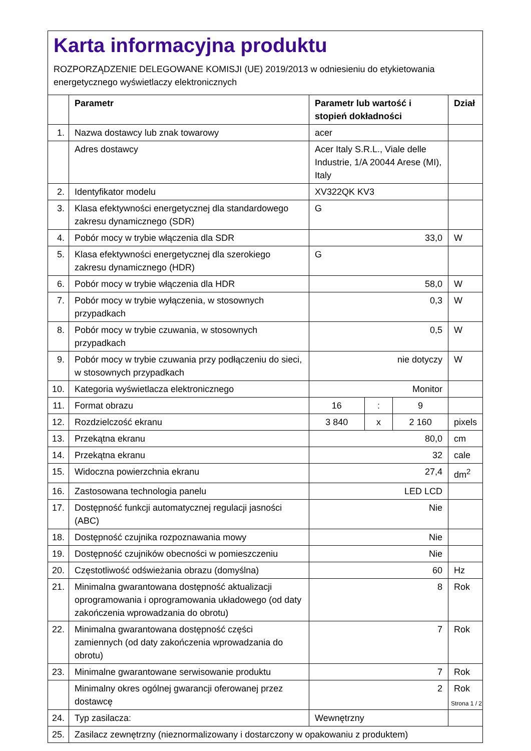Karta informacyjna produktu
ROZPORZĄDZENIE DELEGOWANE KOMISJI (UE) 2019/2013 w odniesieniu do etykietowania energetycznego wyświetlaczy elektronicznych
| | Parametr | Parametr lub wartość i stopień dokładności | | | Dział |
| --- | --- | --- | --- | --- | --- |
| 1. | Nazwa dostawcy lub znak towarowy | acer | | | |
| | Adres dostawcy | Acer Italy S.R.L., Viale delle Industrie, 1/A 20044 Arese (MI), Italy | | | |
| 2. | Identyfikator modelu | XV322QK KV3 | | | |
| 3. | Klasa efektywności energetycznej dla standardowego zakresu dynamicznego (SDR) | G | | | |
| 4. | Pobór mocy w trybie włączenia dla SDR | 33,0 | | | W |
| 5. | Klasa efektywności energetycznej dla szerokiego zakresu dynamicznego (HDR) | G | | | |
| 6. | Pobór mocy w trybie włączenia dla HDR | 58,0 | | | W |
| 7. | Pobór mocy w trybie wyłączenia, w stosownych przypadkach | 0,3 | | | W |
| 8. | Pobór mocy w trybie czuwania, w stosownych przypadkach | 0,5 | | | W |
| 9. | Pobór mocy w trybie czuwania przy podłączeniu do sieci, w stosownych przypadkach | nie dotyczy | | | W |
| 10. | Kategoria wyświetlacza elektronicznego | Monitor | | | |
| 11. | Format obrazu | 16 | : | 9 | |
| 12. | Rozdzielczość ekranu | 3 840 | x | 2 160 | pixels |
| 13. | Przekątna ekranu | 80,0 | | | cm |
| 14. | Przekątna ekranu | 32 | | | cale |
| 15. | Widoczna powierzchnia ekranu | 27,4 | | | dm<sup>2</sup> |
| 16. | Zastosowana technologia panelu | LED LCD | | | |
| 17. | Dostępność funkcji automatycznej regulacji jasności (ABC) | Nie | | | |
| 18. | Dostępność czujnika rozpoznawania mowy | Nie | | | |
| 19. | Dostępność czujników obecności w pomieszczeniu | Nie | | | |
| 20. | Częstotliwość odświeżania obrazu (domyślna) | 60 | | | Hz |
| 21. | Minimalna gwarantowana dostępność aktualizacji oprogramowania i oprogramowania układowego (od daty zakończenia wprowadzania do obrotu) | 8 | | | Rok |
| 22. | Minimalna gwarantowana dostępność części zamiennych (od daty zakończenia wprowadzania do obrotu) | 7 | | | Rok |
| 23. | Minimalne gwarantowane serwisowanie produktu | 7 | | | Rok |
| | Minimalny okres ogólnej gwarancji oferowanej przez dostawcę | 2 | | | Rok |
| 24. | Typ zasilacza: | Wewnętrzny | | | |
| 25. | Zasilacz zewnętrzny (nieznormalizowany i dostarczony w opakowaniu z produktem) | | | | |
Strona 1 / 2